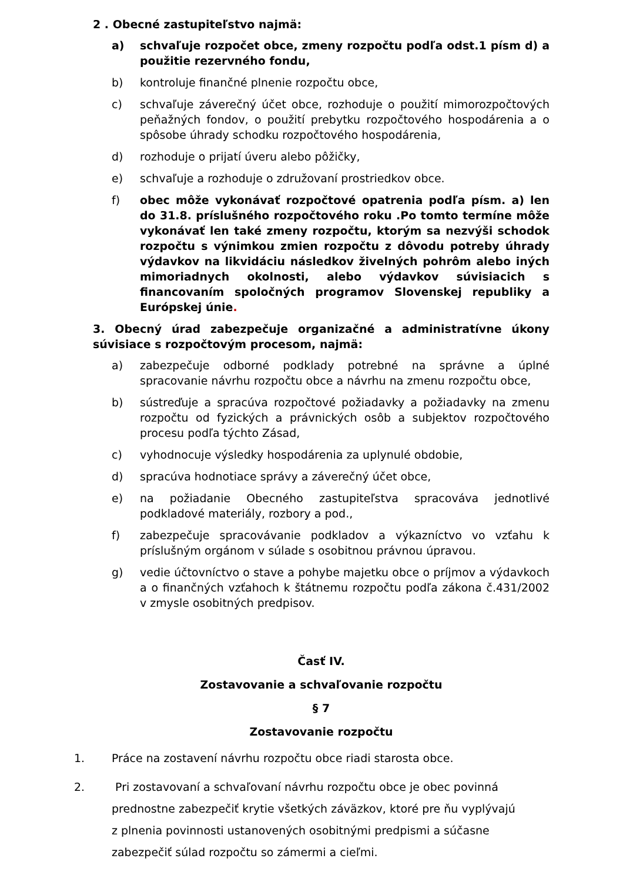2 . Obecné zastupiteľstvo najmä:
a) schvaľuje rozpočet obce, zmeny rozpočtu podľa odst.1 písm d) a použitie rezervného fondu,
b) kontroluje finančné plnenie rozpočtu obce,
c) schvaľuje záverečný účet obce, rozhoduje o použití mimorozpočtových peňažných fondov, o použití prebytku rozpočtového hospodárenia a o spôsobe úhrady schodku rozpočtového hospodárenia,
d) rozhoduje o prijatí úveru alebo pôžičky,
e) schvaľuje a rozhoduje o združovaní prostriedkov obce.
f) obec môže vykonávať rozpočtové opatrenia podľa písm. a) len do 31.8. príslušného rozpočtového roku .Po tomto termíne môže vykonávať len také zmeny rozpočtu, ktorým sa nezvýši schodok rozpočtu s výnimkou zmien rozpočtu z dôvodu potreby úhrady výdavkov na likvidáciu následkov živelných pohrôm alebo iných mimoriadnych okolnosti, alebo výdavkov súvisiacich s financovaním spoločných programov Slovenskej republiky a Európskej únie.
3. Obecný úrad zabezpečuje organizačné a administratívne úkony súvisiace s rozpočtovým procesom, najmä:
a) zabezpečuje odborné podklady potrebné na správne a úplné spracovanie návrhu rozpočtu obce a návrhu na zmenu rozpočtu obce,
b) sústreďuje a spracúva rozpočtové požiadavky a požiadavky na zmenu rozpočtu od fyzických a právnických osôb a subjektov rozpočtového procesu podľa týchto Zásad,
c) vyhodnocuje výsledky hospodárenia za uplynulé obdobie,
d) spracúva hodnotiace správy a záverečný účet obce,
e) na požiadanie Obecného zastupiteľstva spracováva jednotlivé podkladové materiály, rozbory a pod.,
f) zabezpečuje spracovávanie podkladov a výkazníctvo vo vzťahu k príslušným orgánom v súlade s osobitnou právnou úpravou.
g) vedie účtovníctvo o stave a pohybe majetku obce o príjmov a výdavkoch a o finančných vzťahoch k štátnemu rozpočtu podľa zákona č.431/2002 v zmysle osobitných predpisov.
Časť IV.
Zostavovanie a schvaľovanie rozpočtu
§ 7
Zostavovanie rozpočtu
1. Práce na zostavení návrhu rozpočtu obce riadi starosta obce.
2. Pri zostavovaní a schvaľovaní návrhu rozpočtu obce je obec povinná
prednostne zabezpečiť krytie všetkých záväzkov, ktoré pre ňu vyplývajú
z plnenia povinnosti ustanovených osobitnými predpismi a súčasne
zabezpečiť súlad rozpočtu so zámermi a cieľmi.